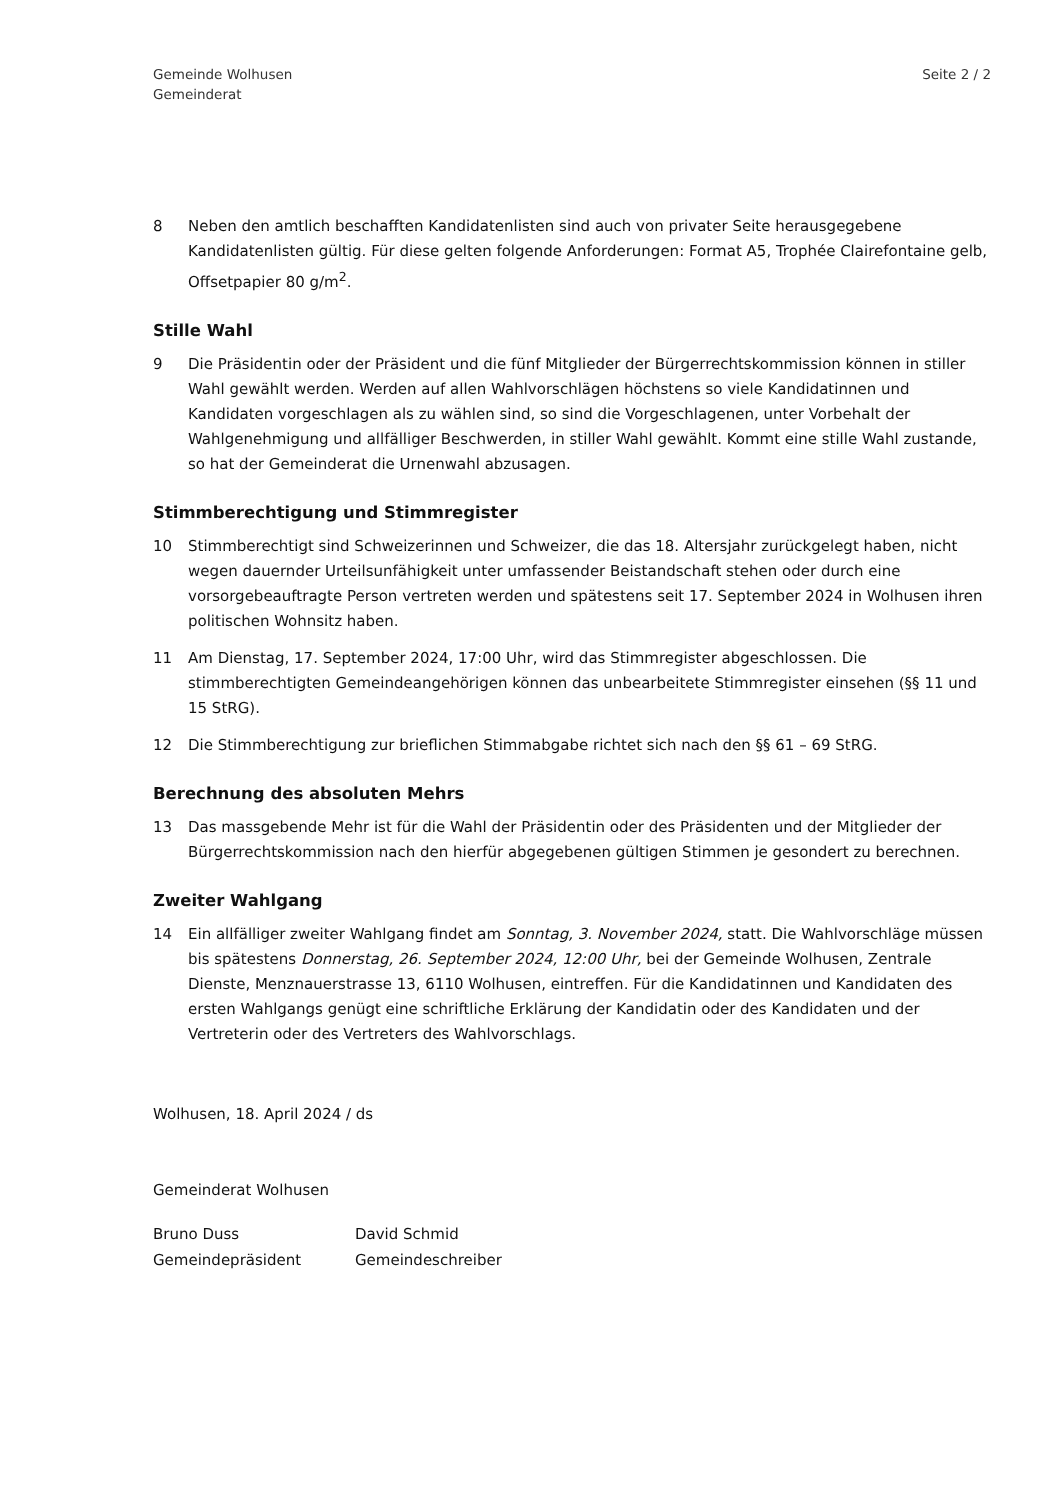Gemeinde Wolhusen
Gemeinderat
Seite 2 / 2
8 Neben den amtlich beschafften Kandidatenlisten sind auch von privater Seite herausgegebene Kandidatenlisten gültig. Für diese gelten folgende Anforderungen: Format A5, Trophée Clairefontaine gelb, Offsetpapier 80 g/m<sup>2</sup>.
Stille Wahl
9 Die Präsidentin oder der Präsident und die fünf Mitglieder der Bürgerrechtskommission können in stiller Wahl gewählt werden. Werden auf allen Wahlvorschlägen höchstens so viele Kandidatinnen und Kandidaten vorgeschlagen als zu wählen sind, so sind die Vorgeschlagenen, unter Vorbehalt der Wahlgenehmigung und allfälliger Beschwerden, in stiller Wahl gewählt. Kommt eine stille Wahl zustande, so hat der Gemeinderat die Urnenwahl abzusagen.
Stimmberechtigung und Stimmregister
10 Stimmberechtigt sind Schweizerinnen und Schweizer, die das 18. Altersjahr zurückgelegt haben, nicht wegen dauernder Urteilsunfähigkeit unter umfassender Beistandschaft stehen oder durch eine vorsorgebeauftragte Person vertreten werden und spätestens seit 17. September 2024 in Wolhusen ihren politischen Wohnsitz haben.
11 Am Dienstag, 17. September 2024, 17:00 Uhr, wird das Stimmregister abgeschlossen. Die stimmberechtigten Gemeindeangehörigen können das unbearbeitete Stimmregister einsehen (§§ 11 und 15 StRG).
12 Die Stimmberechtigung zur brieflichen Stimmabgabe richtet sich nach den §§ 61 – 69 StRG.
Berechnung des absoluten Mehrs
13 Das massgebende Mehr ist für die Wahl der Präsidentin oder des Präsidenten und der Mitglieder der Bürgerrechtskommission nach den hierfür abgegebenen gültigen Stimmen je gesondert zu berechnen.
Zweiter Wahlgang
14 Ein allfälliger zweiter Wahlgang findet am Sonntag, 3. November 2024, statt. Die Wahlvorschläge müssen bis spätestens Donnerstag, 26. September 2024, 12:00 Uhr, bei der Gemeinde Wolhusen, Zentrale Dienste, Menznauerstrasse 13, 6110 Wolhusen, eintreffen. Für die Kandidatinnen und Kandidaten des ersten Wahlgangs genügt eine schriftliche Erklärung der Kandidatin oder des Kandidaten und der Vertreterin oder des Vertreters des Wahlvorschlags.
Wolhusen, 18. April 2024 / ds
Gemeinderat Wolhusen
Bruno Duss
Gemeindepräsident
David Schmid
Gemeindeschreiber